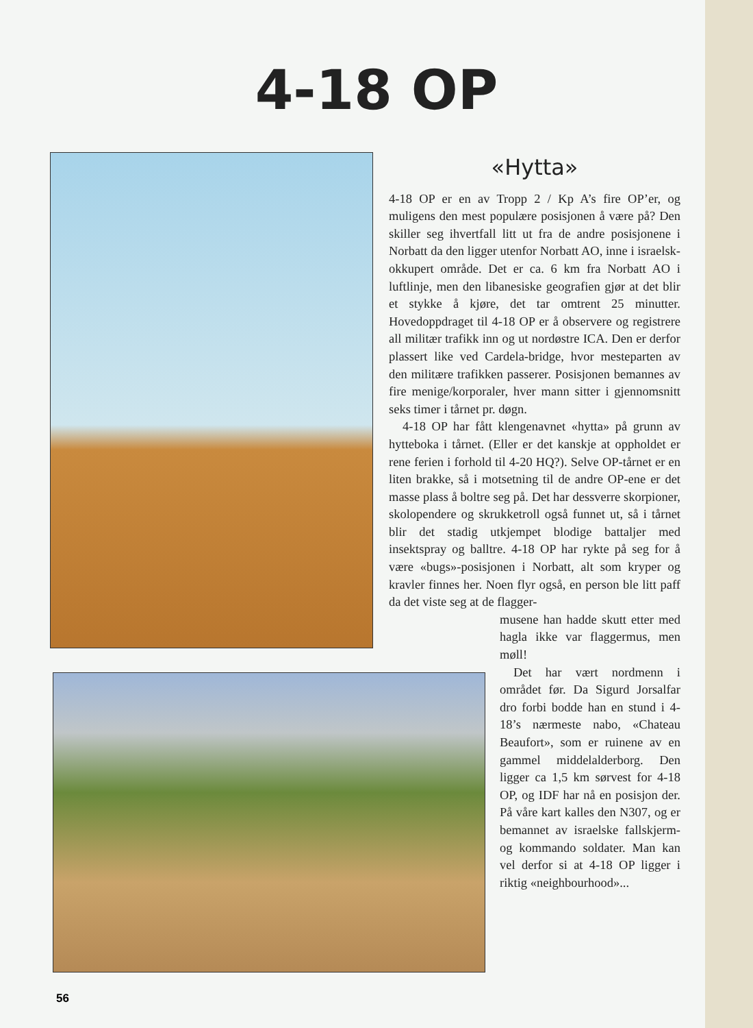4-18 OP
«Hytta»
4-18 OP er en av Tropp 2 / Kp A’s fire OP’er, og muligens den mest populære posisjonen å være på? Den skiller seg ihvertfall litt ut fra de andre posisjonene i Norbatt da den ligger utenfor Norbatt AO, inne i israelsk-okkupert område. Det er ca. 6 km fra Norbatt AO i luftlinje, men den libanesiske geografien gjør at det blir et stykke å kjøre, det tar omtrent 25 minutter. Hovedoppdraget til 4-18 OP er å observere og registrere all militær trafikk inn og ut nordøstre ICA. Den er derfor plassert like ved Cardela-bridge, hvor mesteparten av den militære trafikken passerer. Posisjonen bemannes av fire menige/korporaler, hver mann sitter i gjennomsnitt seks timer i tårnet pr. døgn.
4-18 OP har fått klengenavnet «hytta» på grunn av hytteboka i tårnet. (Eller er det kanskje at oppholdet er rene ferien i forhold til 4-20 HQ?). Selve OP-tårnet er en liten brakke, så i motsetning til de andre OP-ene er det masse plass å boltre seg på. Det har dessverre skorpioner, skolopendere og skrukketroll også funnet ut, så i tårnet blir det stadig utkjempet blodige battaljer med insektspray og balltre. 4-18 OP har rykte på seg for å være «bugs»-posisjonen i Norbatt, alt som kryper og kravler finnes her. Noen flyr også, en person ble litt paff da det viste seg at de flagger-
musene han hadde skutt etter med hagla ikke var flaggermus, men møll!
Det har vært nordmenn i området før. Da Sigurd Jorsalfar dro forbi bodde han en stund i 4-18’s nærmeste nabo, «Chateau Beaufort», som er ruinene av en gammel middelalderborg. Den ligger ca 1,5 km sørvest for 4-18 OP, og IDF har nå en posisjon der. På våre kart kalles den N307, og er bemannet av israelske fallskjerm- og kommando soldater. Man kan vel derfor si at 4-18 OP ligger i riktig «neighbourhood»...
56